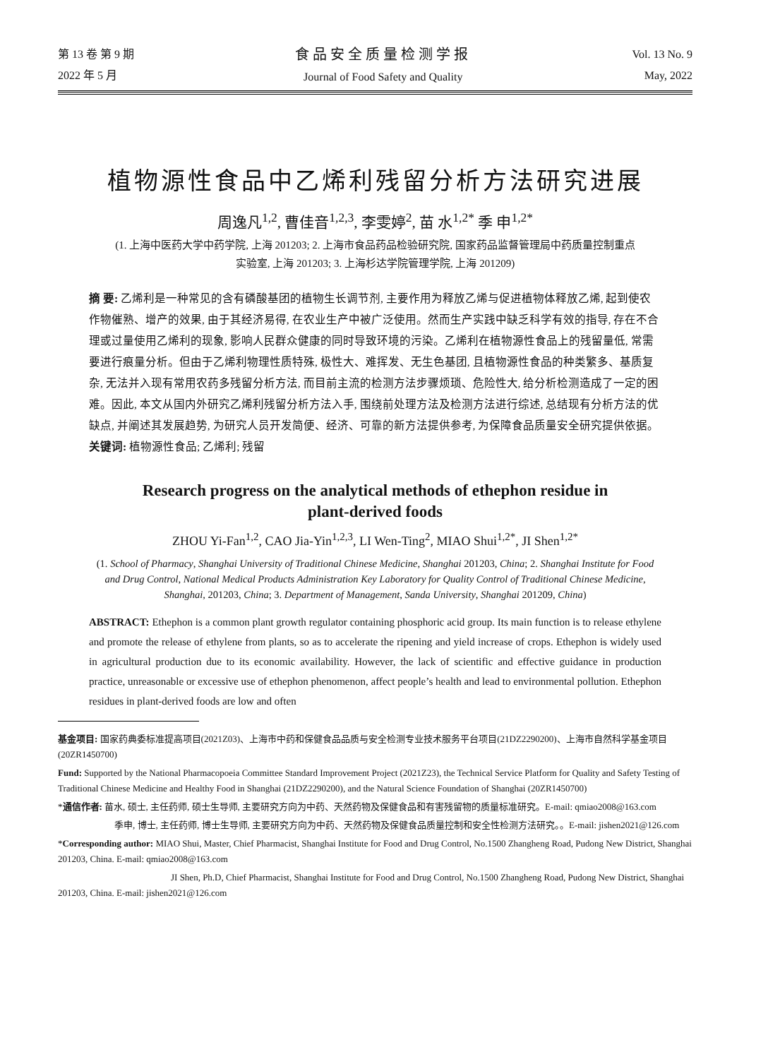第 13 卷 第 9 期
2022 年 5 月
食品安全质量检测学报
Journal of Food Safety and Quality
Vol. 13 No. 9
May, 2022
植物源性食品中乙烯利残留分析方法研究进展
周逸凡<sup>1,2</sup>, 曹佳音<sup>1,2,3</sup>, 李雯婷<sup>2</sup>, 苗 水<sup>1,2*</sup> 季 申<sup>1,2*</sup>
(1. 上海中医药大学中药学院, 上海 201203; 2. 上海市食品药品检验研究院, 国家药品监督管理局中药质量控制重点
实验室, 上海 201203; 3. 上海杉达学院管理学院, 上海 201209)
摘 要: 乙烯利是一种常见的含有磷酸基团的植物生长调节剂, 主要作用为释放乙烯与促进植物体释放乙烯, 起到使农作物催熟、增产的效果, 由于其经济易得, 在农业生产中被广泛使用。然而生产实践中缺乏科学有效的指导, 存在不合理或过量使用乙烯利的现象, 影响人民群众健康的同时导致环境的污染。乙烯利在植物源性食品上的残留量低, 常需要进行痕量分析。但由于乙烯利物理性质特殊, 极性大、难挥发、无生色基团, 且植物源性食品的种类繁多、基质复杂, 无法并入现有常用农药多残留分析方法, 而目前主流的检测方法步骤烦琐、危险性大, 给分析检测造成了一定的困难。因此, 本文从国内外研究乙烯利残留分析方法入手, 围绕前处理方法及检测方法进行综述, 总结现有分析方法的优缺点, 并阐述其发展趋势, 为研究人员开发简便、经济、可靠的新方法提供参考, 为保障食品质量安全研究提供依据。
关键词: 植物源性食品; 乙烯利; 残留
Research progress on the analytical methods of ethephon residue in
plant-derived foods
ZHOU Yi-Fan<sup>1,2</sup>, CAO Jia-Yin<sup>1,2,3</sup>, LI Wen-Ting<sup>2</sup>, MIAO Shui<sup>1,2*</sup>, JI Shen<sup>1,2*</sup>
(1. School of Pharmacy, Shanghai University of Traditional Chinese Medicine, Shanghai 201203, China; 2. Shanghai Institute for Food and Drug Control, National Medical Products Administration Key Laboratory for Quality Control of Traditional Chinese Medicine, Shanghai, 201203, China; 3. Department of Management, Sanda University, Shanghai 201209, China)
ABSTRACT: Ethephon is a common plant growth regulator containing phosphoric acid group. Its main function is to release ethylene and promote the release of ethylene from plants, so as to accelerate the ripening and yield increase of crops. Ethephon is widely used in agricultural production due to its economic availability. However, the lack of scientific and effective guidance in production practice, unreasonable or excessive use of ethephon phenomenon, affect people’s health and lead to environmental pollution. Ethephon residues in plant-derived foods are low and often
基金项目: 国家药典委标准提高项目(2021Z03)、上海市中药和保健食品品质与安全检测专业技术服务平台项目(21DZ2290200)、上海市自然科学基金项目(20ZR1450700)
Fund: Supported by the National Pharmacopoeia Committee Standard Improvement Project (2021Z23), the Technical Service Platform for Quality and Safety Testing of Traditional Chinese Medicine and Healthy Food in Shanghai (21DZ2290200), and the Natural Science Foundation of Shanghai (20ZR1450700)
*通信作者: 苗水, 硕士, 主任药师, 硕士生导师, 主要研究方向为中药、天然药物及保健食品和有害残留物的质量标准研究。E-mail: qmiao2008@163.com
季申, 博士, 主任药师, 博士生导师, 主要研究方向为中药、天然药物及保健食品质量控制和安全性检测方法研究。。E-mail: jishen2021@126.com
*Corresponding author: MIAO Shui, Master, Chief Pharmacist, Shanghai Institute for Food and Drug Control, No.1500 Zhangheng Road, Pudong New District, Shanghai 201203, China. E-mail: qmiao2008@163.com
JI Shen, Ph.D, Chief Pharmacist, Shanghai Institute for Food and Drug Control, No.1500 Zhangheng Road, Pudong New District, Shanghai 201203, China. E-mail: jishen2021@126.com